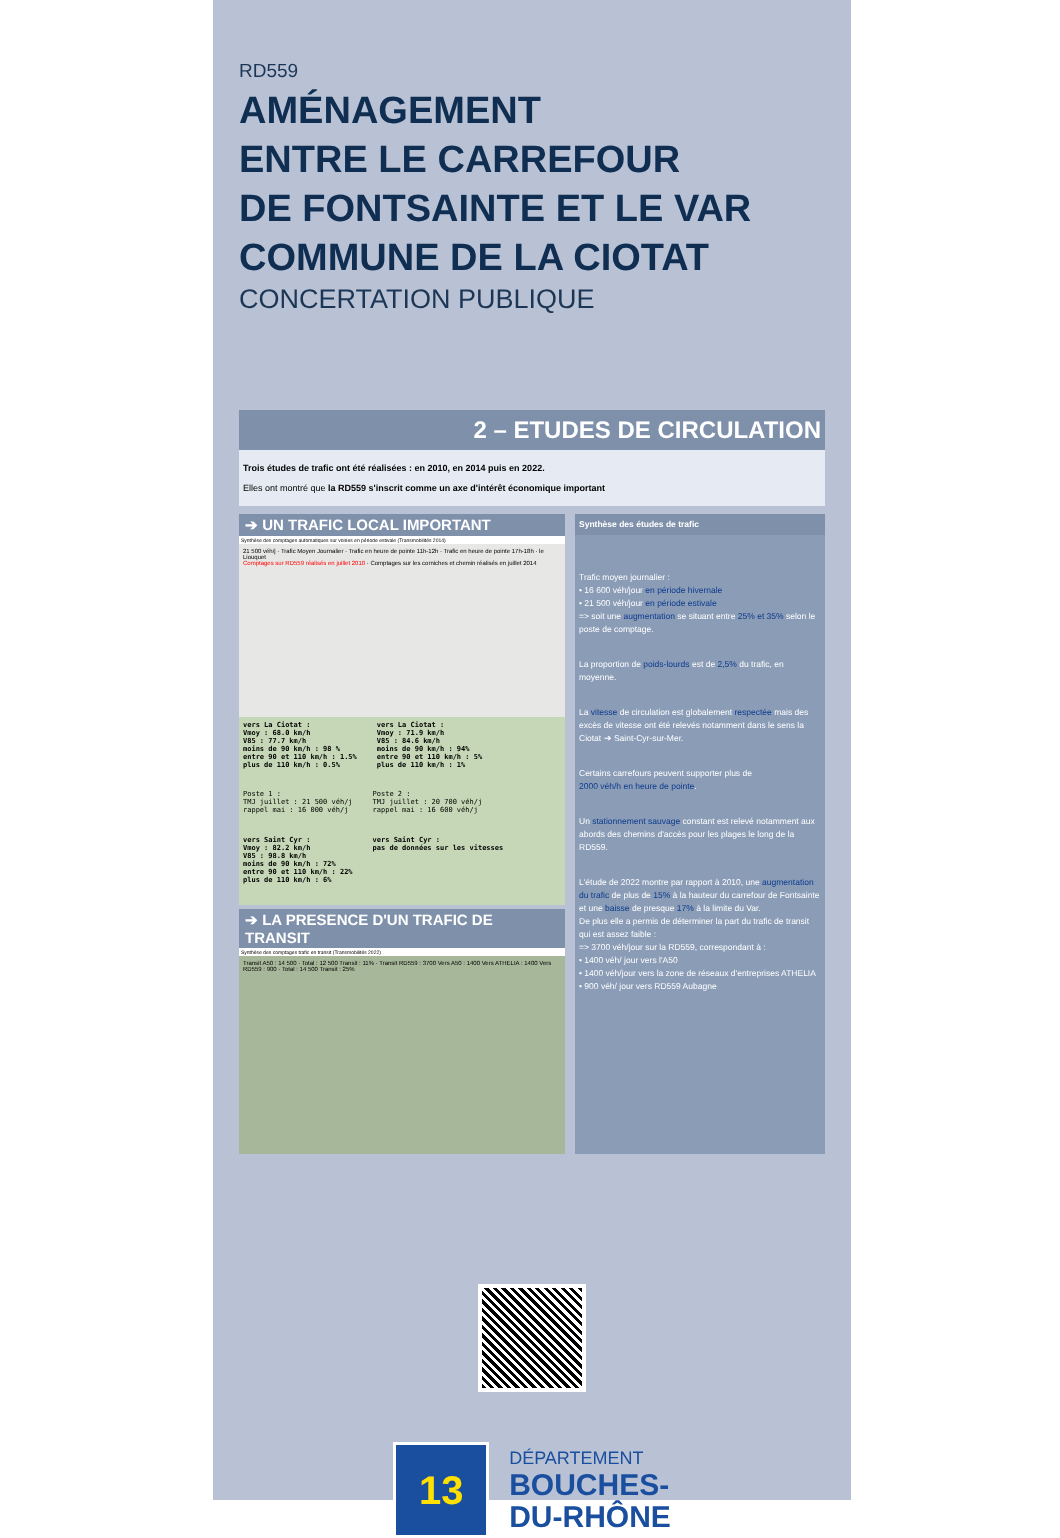RD559
AMÉNAGEMENT
ENTRE LE CARREFOUR
DE FONTSAINTE ET LE VAR
COMMUNE DE LA CIOTAT
CONCERTATION PUBLIQUE
2 – ETUDES DE CIRCULATION
Trois études de trafic ont été réalisées : en 2010, en 2014 puis en 2022.
Elles ont montré que la RD559 s'inscrit comme un axe d'intérêt économique important
➔ UN TRAFIC LOCAL IMPORTANT
Synthèse des comptages automatiques sur voiries en période estivale (Transmobilités 2014)
21 500 véh/j · Trafic Moyen Journalier · Trafic en heure de pointe 11h-12h · Trafic en heure de pointe 17h-18h · le Liouquet
Comptages sur RD559 réalisés en juillet 2010 · Comptages sur les corniches et chemin réalisés en juillet 2014
vers La Ciotat :
Vmoy : 68.0 km/h
V85 : 77.7 km/h
moins de 90 km/h : 98 %
entre 90 et 110 km/h : 1.5%
plus de 110 km/h : 0.5%
vers La Ciotat :
Vmoy : 71.9 km/h
V85 : 84.6 km/h
moins de 90 km/h : 94%
entre 90 et 110 km/h : 5%
plus de 110 km/h : 1%
Poste 1 :
TMJ juillet : 21 500 véh/j
rappel mai : 16 000 véh/j
Poste 2 :
TMJ juillet : 20 700 véh/j
rappel mai : 16 600 véh/j
vers Saint Cyr :
Vmoy : 82.2 km/h
V85 : 98.8 km/h
moins de 90 km/h : 72%
entre 90 et 110 km/h : 22%
plus de 110 km/h : 6%
vers Saint Cyr :
pas de données sur les vitesses
➔ LA PRESENCE D'UN TRAFIC DE TRANSIT
Synthèse des comptages trafic en transit (Transmobilités 2022)
Transit A50 : 14 500 · Total : 12 500 Transit : 11% · Transit RD559 : 3700 Vers A50 : 1400 Vers ATHELIA : 1400 Vers RD559 : 900 · Total : 14 500 Transit : 25%
Synthèse des études de trafic
Trafic moyen journalier :
• 16 600 véh/jour en période hivernale
• 21 500 véh/jour en période estivale
=> soit une augmentation se situant entre 25% et 35% selon le poste de comptage.
La proportion de poids-lourds est de 2,5% du trafic, en moyenne.
La vitesse de circulation est globalement respectée mais des excès de vitesse ont été relevés notamment dans le sens la Ciotat ➔ Saint-Cyr-sur-Mer.
Certains carrefours peuvent supporter plus de
2000 véh/h en heure de pointe.
Un stationnement sauvage constant est relevé notamment aux abords des chemins d'accès pour les plages le long de la RD559.
L'étude de 2022 montre par rapport à 2010, une augmentation du trafic de plus de 15% à la hauteur du carrefour de Fontsainte et une baisse de presque 17% à la limite du Var.
De plus elle a permis de déterminer la part du trafic de transit qui est assez faible :
=> 3700 véh/jour sur la RD559, correspondant à :
• 1400 véh/ jour vers l'A50
• 1400 véh/jour vers la zone de réseaux d'entreprises ATHELIA
• 900 véh/ jour vers RD559 Aubagne
13
DÉPARTEMENT
BOUCHES-
DU-RHÔNE